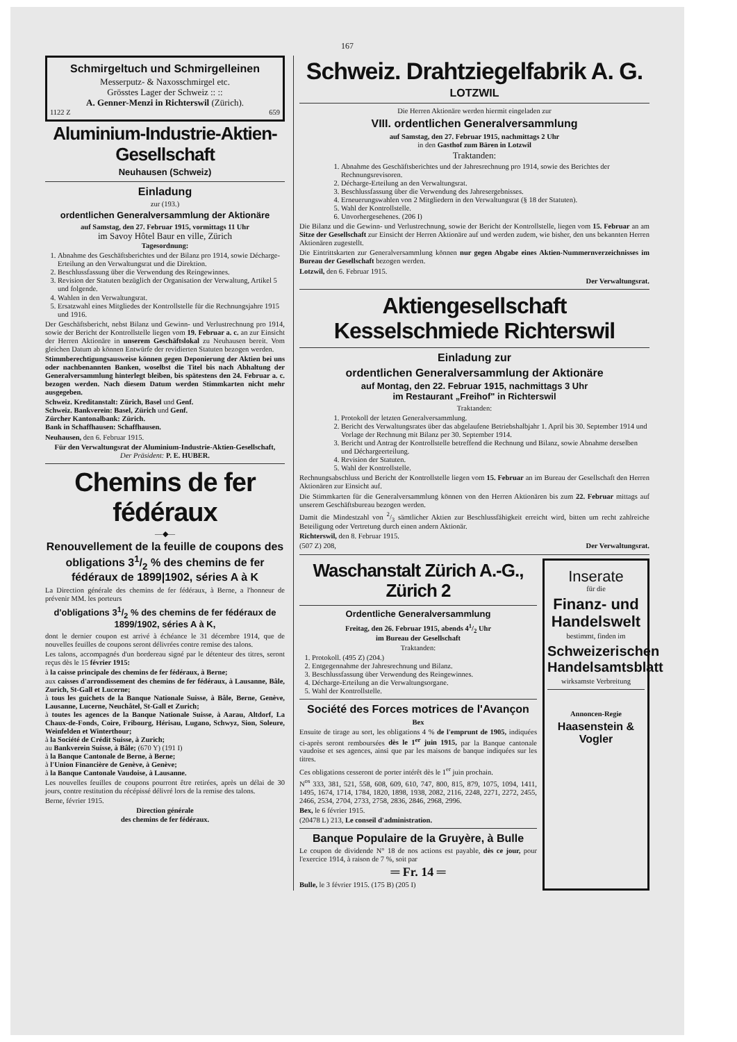167
Schmirgeltuch und Schmirgelleinen
Messerputz- & Naxosschmirgel etc.
Grösstes Lager der Schweiz :: ::
A. Genner-Menzi in Richterswil (Zürich).
1122 Z 659
Aluminium-Industrie-Aktien-Gesellschaft
Neuhausen (Schweiz)
Einladung
zur (193.)
ordentlichen Generalversammlung der Aktionäre
auf Samstag, den 27. Februar 1915, vormittags 11 Uhr
im Savoy Hôtel Baur en ville, Zürich
Tagesordnung:
1. Abnahme des Geschäftsberichtes und der Bilanz pro 1914, sowie Décharge-Erteilung an den Verwaltungsrat und die Direktion.
2. Beschlussfassung über die Verwendung des Reingewinnes.
3. Revision der Statuten bezüglich der Organisation der Verwaltung, Artikel 5 und folgende.
4. Wahlen in den Verwaltungsrat.
5. Ersatzwahl eines Mitgliedes der Kontrollstelle für die Rechnungsjahre 1915 und 1916.
Der Geschäftsbericht, nebst Bilanz und Gewinn- und Verlustrechnung pro 1914, sowie der Bericht der Kontrollstelle liegen vom 19. Februar a. c. an zur Einsicht der Herren Aktionäre in unserem Geschäftslokal zu Neuhausen bereit. Vom gleichen Datum ab können Entwürfe der revidierten Statuten bezogen werden.
Stimmberechtigungsausweise können gegen Deponierung der Aktien bei uns oder nachbenannten Banken, woselbst die Titel bis nach Abhaltung der Generalversammlung hinterlegt bleiben, bis spätestens den 24. Februar a. c. bezogen werden. Nach diesem Datum werden Stimmkarten nicht mehr ausgegeben.
Schweiz. Kreditanstalt: Zürich, Basel und Genf.
Schweiz. Bankverein: Basel, Zürich und Genf.
Zürcher Kantonalbank: Zürich.
Bank in Schaffhausen: Schaffhausen.
Neuhausen, den 6. Februar 1915.
Für den Verwaltungsrat der Aluminium-Industrie-Aktien-Gesellschaft,
Der Präsident: P. E. HUBER.
Chemins de fer fédéraux
—◆—
Renouvellement de la feuille de coupons des obligations 31/2 % des chemins de fer fédéraux de 1899|1902, séries A à K
La Direction générale des chemins de fer fédéraux, à Berne, a l'honneur de prévenir MM. les porteurs
d'obligations 31/2 % des chemins de fer fédéraux de 1899/1902, séries A à K,
dont le dernier coupon est arrivé à échéance le 31 décembre 1914, que de nouvelles feuilles de coupons seront délivrées contre remise des talons.
Les talons, accompagnés d'un bordereau signé par le détenteur des titres, seront reçus dès le 15 février 1915:
à la caisse principale des chemins de fer fédéraux, à Berne;
aux caisses d'arrondissement des chemins de fer fédéraux, à Lausanne, Bâle, Zurich, St-Gall et Lucerne;
à tous les guichets de la Banque Nationale Suisse, à Bâle, Berne, Genève, Lausanne, Lucerne, Neuchâtel, St-Gall et Zurich;
à toutes les agences de la Banque Nationale Suisse, à Aarau, Altdorf, La Chaux-de-Fonds, Coire, Fribourg, Hérisau, Lugano, Schwyz, Sion, Soleure, Weinfelden et Winterthour;
à la Société de Crédit Suisse, à Zurich;
au Bankverein Suisse, à Bâle; (670 Y) (191 I)
à la Banque Cantonale de Berne, à Berne;
à l'Union Financière de Genève, à Genève;
à la Banque Cantonale Vaudoise, à Lausanne.
Les nouvelles feuilles de coupons pourront être retirées, après un délai de 30 jours, contre restitution du récépissé délivré lors de la remise des talons.
Berne, février 1915.
Direction générale
des chemins de fer fédéraux.
Schweiz. Drahtziegelfabrik A. G.
LOTZWIL
Die Herren Aktionäre werden hiermit eingeladen zur
VIII. ordentlichen Generalversammlung
auf Samstag, den 27. Februar 1915, nachmittags 2 Uhr
in den Gasthof zum Bären in Lotzwil
Traktanden:
1. Abnahme des Geschäftsberichtes und der Jahresrechnung pro 1914, sowie des Berichtes der Rechnungsrevisoren.
2. Décharge-Erteilung an den Verwaltungsrat.
3. Beschlussfassung über die Verwendung des Jahresergebnisses.
4. Erneuerungswahlen von 2 Mitgliedern in den Verwaltungsrat (§ 18 der Statuten).
5. Wahl der Kontrollstelle.
6. Unvorhergesehenes. (206 I)
Die Bilanz und die Gewinn- und Verlustrechnung, sowie der Bericht der Kontrollstelle, liegen vom 15. Februar an am Sitze der Gesellschaft zur Einsicht der Herren Aktionäre auf und werden zudem, wie bisher, den uns bekannten Herren Aktionären zugestellt.
Die Eintrittskarten zur Generalversammlung können nur gegen Abgabe eines Aktien-Nummernverzeichnisses im Bureau der Gesellschaft bezogen werden.
Lotzwil, den 6. Februar 1915.
Der Verwaltungsrat.
Aktiengesellschaft Kesselschmiede Richterswil
Einladung zur
ordentlichen Generalversammlung der Aktionäre
auf Montag, den 22. Februar 1915, nachmittags 3 Uhr
im Restaurant „Freihof" in Richterswil
Traktanden:
1. Protokoll der letzten Generalversammlung.
2. Bericht des Verwaltungsrates über das abgelaufene Betriebshalbjahr 1. April bis 30. September 1914 und Vorlage der Rechnung mit Bilanz per 30. September 1914.
3. Bericht und Antrag der Kontrollstelle betreffend die Rechnung und Bilanz, sowie Abnahme derselben und Déchargeerteilung.
4. Revision der Statuten.
5. Wahl der Kontrollstelle.
Rechnungsabschluss und Bericht der Kontrollstelle liegen vom 15. Februar an im Bureau der Gesellschaft den Herren Aktionären zur Einsicht auf.
Die Stimmkarten für die Generalversammlung können von den Herren Aktionären bis zum 22. Februar mittags auf unserem Geschäftsbureau bezogen werden.
Damit die Mindestzahl von 2/3 sämtlicher Aktien zur Beschlussfähigkeit erreicht wird, bitten um recht zahlreiche Beteiligung oder Vertretung durch einen andern Aktionär.
Richterswil, den 8. Februar 1915.
(507 Z) 208, Der Verwaltungsrat.
Waschanstalt Zürich A.-G., Zürich 2
Ordentliche Generalversammlung
Freitag, den 26. Februar 1915, abends 41/2 Uhr
im Bureau der Gesellschaft
Traktanden:
1. Protokoll. (495 Z) (204.)
2. Entgegennahme der Jahresrechnung und Bilanz.
3. Beschlussfassung über Verwendung des Reingewinnes.
4. Décharge-Erteilung an die Verwaltungsorgane.
5. Wahl der Kontrollstelle.
Société des Forces motrices de l'Avançon
Bex
Ensuite de tirage au sort, les obligations 4 % de l'emprunt de 1905, indiquées ci-après seront remboursées dès le 1<sup>er</sup> juin 1915, par la Banque cantonale vaudoise et ses agences, ainsi que par les maisons de banque indiquées sur les titres.
Ces obligations cesseront de porter intérêt dès le 1<sup>er</sup> juin prochain.
N<sup>os</sup> 333, 381, 521, 558, 608, 609, 610, 747, 800, 815, 879, 1075, 1094, 1411, 1495, 1674, 1714, 1784, 1820, 1898, 1938, 2082, 2116, 2248, 2271, 2272, 2455, 2466, 2534, 2704, 2733, 2758, 2836, 2846, 2968, 2996.
Bex, le 6 février 1915.
(20478 L) 213, Le conseil d'administration.
Banque Populaire de la Gruyère, à Bulle
Le coupon de dividende N° 18 de nos actions est payable, dès ce jour, pour l'exercice 1914, à raison de 7 %, soit par
═ Fr. 14 ═
Bulle, le 3 février 1915. (175 B) (205 I)
Inserate
für die
Finanz- und Handelswelt
bestimmt, finden im
Schweizerischen Handelsamtsblatt
wirksamste Verbreitung
Annoncen-Regie
Haasenstein & Vogler